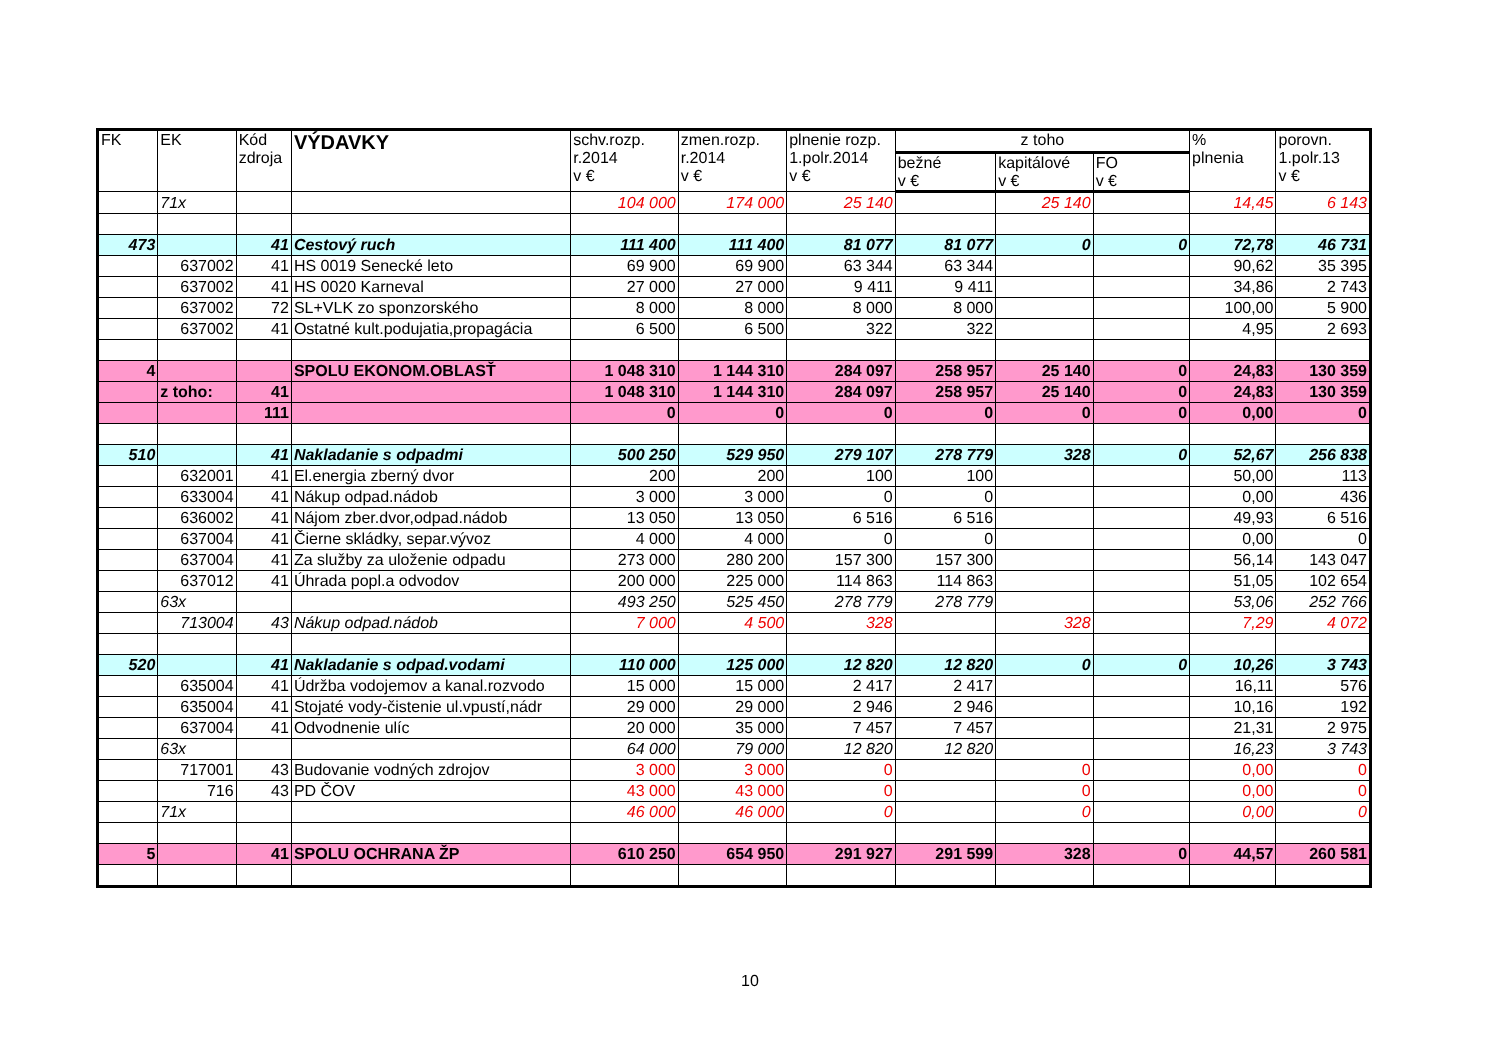| FK | EK | Kód zdroja | VÝDAVKY | schv.rozp. r.2014 v € | zmen.rozp. r.2014 v € | plnenie rozp. 1.polr.2014 v € | z toho | | | % plnenia | porovn. 1.polr.13 v € |
| --- | --- | --- | --- | --- | --- | --- | --- | --- | --- | --- | --- |
| | | | | | | | bežné v € | kapitálové v € | FO v € | | |
| | 71x | | | 104 000 | 174 000 | 25 140 | | 25 140 | | 14,45 | 6 143 |
| 473 | | 41 | Cestový ruch | 111 400 | 111 400 | 81 077 | 81 077 | 0 | 0 | 72,78 | 46 731 |
| | 637002 | 41 | HS 0019 Senecké leto | 69 900 | 69 900 | 63 344 | 63 344 | | | 90,62 | 35 395 |
| | 637002 | 41 | HS 0020 Karneval | 27 000 | 27 000 | 9 411 | 9 411 | | | 34,86 | 2 743 |
| | 637002 | 72 | SL+VLK zo sponzorského | 8 000 | 8 000 | 8 000 | 8 000 | | | 100,00 | 5 900 |
| | 637002 | 41 | Ostatné kult.podujatia,propagácia | 6 500 | 6 500 | 322 | 322 | | | 4,95 | 2 693 |
| 4 | | | SPOLU EKONOM.OBLASŤ | 1 048 310 | 1 144 310 | 284 097 | 258 957 | 25 140 | 0 | 24,83 | 130 359 |
| | z toho: | 41 | | 1 048 310 | 1 144 310 | 284 097 | 258 957 | 25 140 | 0 | 24,83 | 130 359 |
| | | 111 | | 0 | 0 | 0 | 0 | 0 | 0 | 0,00 | 0 |
| 510 | | 41 | Nakladanie s odpadmi | 500 250 | 529 950 | 279 107 | 278 779 | 328 | 0 | 52,67 | 256 838 |
| | 632001 | 41 | El.energia zberný dvor | 200 | 200 | 100 | 100 | | | 50,00 | 113 |
| | 633004 | 41 | Nákup odpad.nádob | 3 000 | 3 000 | 0 | 0 | | | 0,00 | 436 |
| | 636002 | 41 | Nájom zber.dvor,odpad.nádob | 13 050 | 13 050 | 6 516 | 6 516 | | | 49,93 | 6 516 |
| | 637004 | 41 | Čierne skládky, separ.vývoz | 4 000 | 4 000 | 0 | 0 | | | 0,00 | 0 |
| | 637004 | 41 | Za služby za uloženie odpadu | 273 000 | 280 200 | 157 300 | 157 300 | | | 56,14 | 143 047 |
| | 637012 | 41 | Úhrada popl.a odvodov | 200 000 | 225 000 | 114 863 | 114 863 | | | 51,05 | 102 654 |
| | 63x | | | 493 250 | 525 450 | 278 779 | 278 779 | | | 53,06 | 252 766 |
| | 713004 | 43 | Nákup odpad.nádob | 7 000 | 4 500 | 328 | | 328 | | 7,29 | 4 072 |
| 520 | | 41 | Nakladanie s odpad.vodami | 110 000 | 125 000 | 12 820 | 12 820 | 0 | 0 | 10,26 | 3 743 |
| | 635004 | 41 | Údržba vodojemov a kanal.rozvodo | 15 000 | 15 000 | 2 417 | 2 417 | | | 16,11 | 576 |
| | 635004 | 41 | Stojaté vody-čistenie ul.vpustí,nádr | 29 000 | 29 000 | 2 946 | 2 946 | | | 10,16 | 192 |
| | 637004 | 41 | Odvodnenie ulíc | 20 000 | 35 000 | 7 457 | 7 457 | | | 21,31 | 2 975 |
| | 63x | | | 64 000 | 79 000 | 12 820 | 12 820 | | | 16,23 | 3 743 |
| | 717001 | 43 | Budovanie vodných zdrojov | 3 000 | 3 000 | 0 | | 0 | | 0,00 | 0 |
| | 716 | 43 | PD ČOV | 43 000 | 43 000 | 0 | | 0 | | 0,00 | 0 |
| | 71x | | | 46 000 | 46 000 | 0 | | 0 | | 0,00 | 0 |
| 5 | | 41 | SPOLU OCHRANA ŽP | 610 250 | 654 950 | 291 927 | 291 599 | 328 | 0 | 44,57 | 260 581 |
10